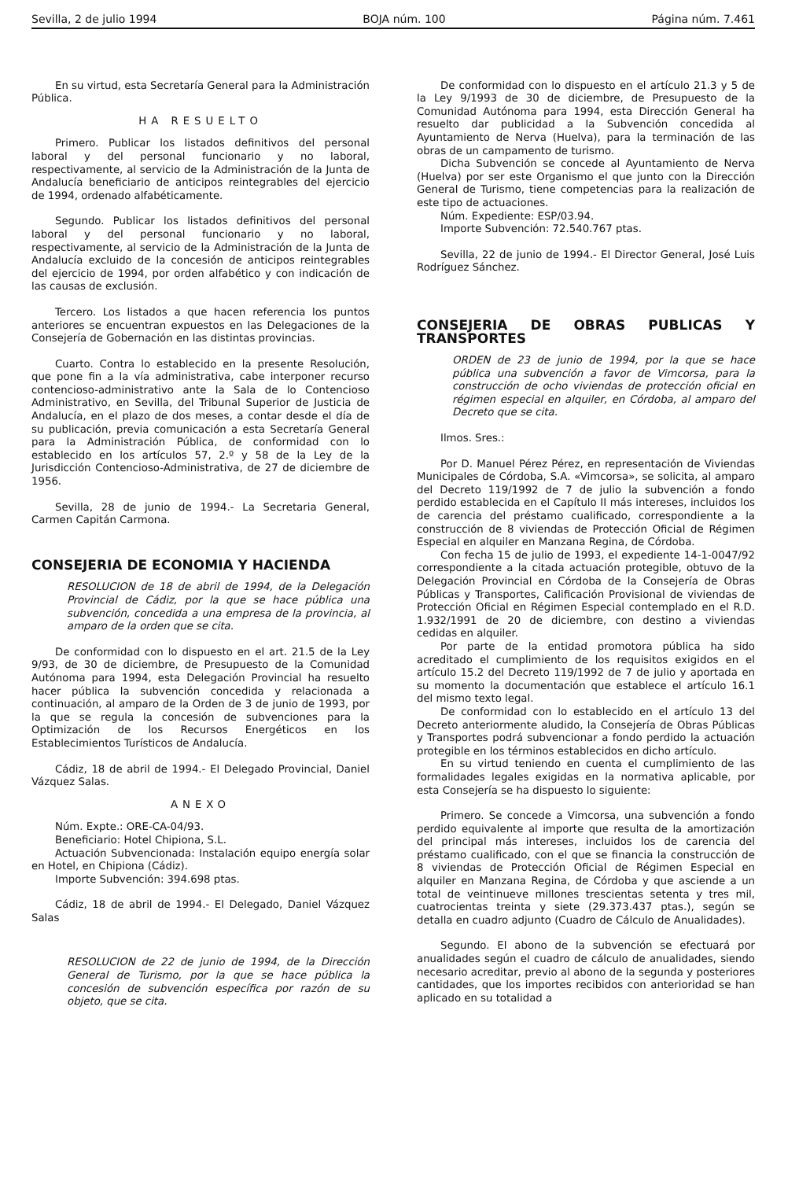Sevilla, 2 de julio 1994 BOJA núm. 100 Página núm. 7.461
En su virtud, esta Secretaría General para la Administración Pública.
HA RESUELTO
Primero. Publicar los listados definitivos del personal laboral y del personal funcionario y no laboral, respectivamente, al servicio de la Administración de la Junta de Andalucía beneficiario de anticipos reintegrables del ejercicio de 1994, ordenado alfabéticamente.
Segundo. Publicar los listados definitivos del personal laboral y del personal funcionario y no laboral, respectivamente, al servicio de la Administración de la Junta de Andalucía excluido de la concesión de anticipos reintegrables del ejercicio de 1994, por orden alfabético y con indicación de las causas de exclusión.
Tercero. Los listados a que hacen referencia los puntos anteriores se encuentran expuestos en las Delegaciones de la Consejería de Gobernación en las distintas provincias.
Cuarto. Contra lo establecido en la presente Resolución, que pone fin a la vía administrativa, cabe interponer recurso contencioso-administrativo ante la Sala de lo Contencioso Administrativo, en Sevilla, del Tribunal Superior de Justicia de Andalucía, en el plazo de dos meses, a contar desde el día de su publicación, previa comunicación a esta Secretaría General para la Administración Pública, de conformidad con lo establecido en los artículos 57, 2.º y 58 de la Ley de la Jurisdicción Contencioso-Administrativa, de 27 de diciembre de 1956.
Sevilla, 28 de junio de 1994.- La Secretaria General, Carmen Capitán Carmona.
CONSEJERIA DE ECONOMIA Y HACIENDA
RESOLUCION de 18 de abril de 1994, de la Delegación Provincial de Cádiz, por la que se hace pública una subvención, concedida a una empresa de la provincia, al amparo de la orden que se cita.
De conformidad con lo dispuesto en el art. 21.5 de la Ley 9/93, de 30 de diciembre, de Presupuesto de la Comunidad Autónoma para 1994, esta Delegación Provincial ha resuelto hacer pública la subvención concedida y relacionada a continuación, al amparo de la Orden de 3 de junio de 1993, por la que se regula la concesión de subvenciones para la Optimización de los Recursos Energéticos en los Establecimientos Turísticos de Andalucía.
Cádiz, 18 de abril de 1994.- El Delegado Provincial, Daniel Vázquez Salas.
ANEXO
Núm. Expte.: ORE-CA-04/93.
Beneficiario: Hotel Chipiona, S.L.
Actuación Subvencionada: Instalación equipo energía solar en Hotel, en Chipiona (Cádiz).
Importe Subvención: 394.698 ptas.
Cádiz, 18 de abril de 1994.- El Delegado, Daniel Vázquez Salas
RESOLUCION de 22 de junio de 1994, de la Dirección General de Turismo, por la que se hace pública la concesión de subvención específica por razón de su objeto, que se cita.
De conformidad con lo dispuesto en el artículo 21.3 y 5 de la Ley 9/1993 de 30 de diciembre, de Presupuesto de la Comunidad Autónoma para 1994, esta Dirección General ha resuelto dar publicidad a la Subvención concedida al Ayuntamiento de Nerva (Huelva), para la terminación de las obras de un campamento de turismo.
Dicha Subvención se concede al Ayuntamiento de Nerva (Huelva) por ser este Organismo el que junto con la Dirección General de Turismo, tiene competencias para la realización de este tipo de actuaciones.
Núm. Expediente: ESP/03.94.
Importe Subvención: 72.540.767 ptas.
Sevilla, 22 de junio de 1994.- El Director General, José Luis Rodríguez Sánchez.
CONSEJERIA DE OBRAS PUBLICAS Y TRANSPORTES
ORDEN de 23 de junio de 1994, por la que se hace pública una subvención a favor de Vimcorsa, para la construcción de ocho viviendas de protección oficial en régimen especial en alquiler, en Córdoba, al amparo del Decreto que se cita.
Ilmos. Sres.:
Por D. Manuel Pérez Pérez, en representación de Viviendas Municipales de Córdoba, S.A. «Vimcorsa», se solicita, al amparo del Decreto 119/1992 de 7 de julio la subvención a fondo perdido establecida en el Capítulo II más intereses, incluidos los de carencia del préstamo cualificado, correspondiente a la construcción de 8 viviendas de Protección Oficial de Régimen Especial en alquiler en Manzana Regina, de Córdoba.
Con fecha 15 de julio de 1993, el expediente 14-1-0047/92 correspondiente a la citada actuación protegible, obtuvo de la Delegación Provincial en Córdoba de la Consejería de Obras Públicas y Transportes, Calificación Provisional de viviendas de Protección Oficial en Régimen Especial contemplado en el R.D. 1.932/1991 de 20 de diciembre, con destino a viviendas cedidas en alquiler.
Por parte de la entidad promotora pública ha sido acreditado el cumplimiento de los requisitos exigidos en el artículo 15.2 del Decreto 119/1992 de 7 de julio y aportada en su momento la documentación que establece el artículo 16.1 del mismo texto legal.
De conformidad con lo establecido en el artículo 13 del Decreto anteriormente aludido, la Consejería de Obras Públicas y Transportes podrá subvencionar a fondo perdido la actuación protegible en los términos establecidos en dicho artículo.
En su virtud teniendo en cuenta el cumplimiento de las formalidades legales exigidas en la normativa aplicable, por esta Consejería se ha dispuesto lo siguiente:
Primero. Se concede a Vimcorsa, una subvención a fondo perdido equivalente al importe que resulta de la amortización del principal más intereses, incluidos los de carencia del préstamo cualificado, con el que se financia la construcción de 8 viviendas de Protección Oficial de Régimen Especial en alquiler en Manzana Regina, de Córdoba y que asciende a un total de veintinueve millones trescientas setenta y tres mil, cuatrocientas treinta y siete (29.373.437 ptas.), según se detalla en cuadro adjunto (Cuadro de Cálculo de Anualidades).
Segundo. El abono de la subvención se efectuará por anualidades según el cuadro de cálculo de anualidades, siendo necesario acreditar, previo al abono de la segunda y posteriores cantidades, que los importes recibidos con anterioridad se han aplicado en su totalidad a